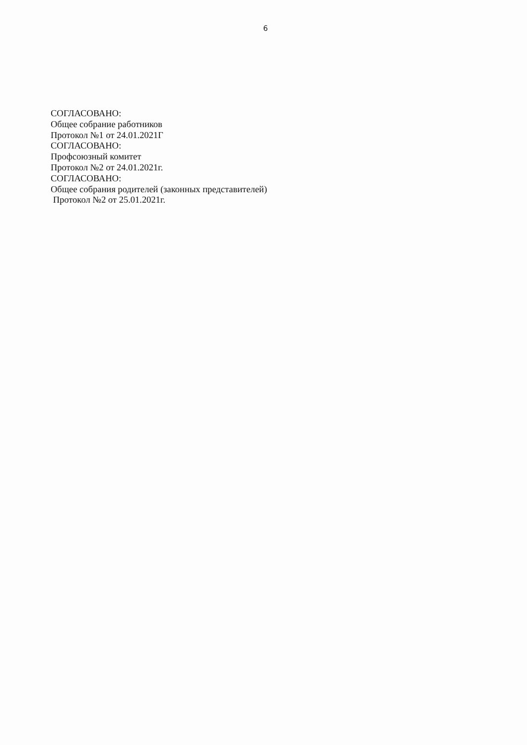6
СОГЛАСОВАНО:
Общее собрание работников
Протокол №1 от 24.01.2021Г
СОГЛАСОВАНО:
Профсоюзный комитет
Протокол №2 от 24.01.2021г.
СОГЛАСОВАНО:
Общее собрания родителей (законных представителей)
Протокол №2 от 25.01.2021г.